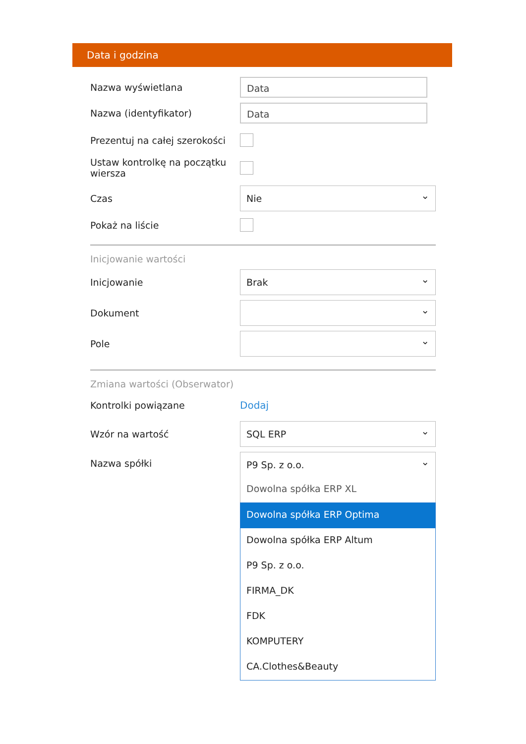Data i godzina
Nazwa wyświetlana
Data
Nazwa (identyfikator)
Data
Prezentuj na całej szerokości
Ustaw kontrolkę na początku wiersza
Czas
Nie
Pokaż na liście
Inicjowanie wartości
Inicjowanie
Brak
Dokument
Pole
Zmiana wartości (Obserwator)
Kontrolki powiązane Dodaj
Wzór na wartość
SQL ERP
Nazwa spółki
P9 Sp. z o.o.
Dowolna spółka ERP XL
Dowolna spółka ERP Optima
Dowolna spółka ERP Altum
P9 Sp. z o.o.
FIRMA_DK
FDK
KOMPUTERY
CA.Clothes&Beauty